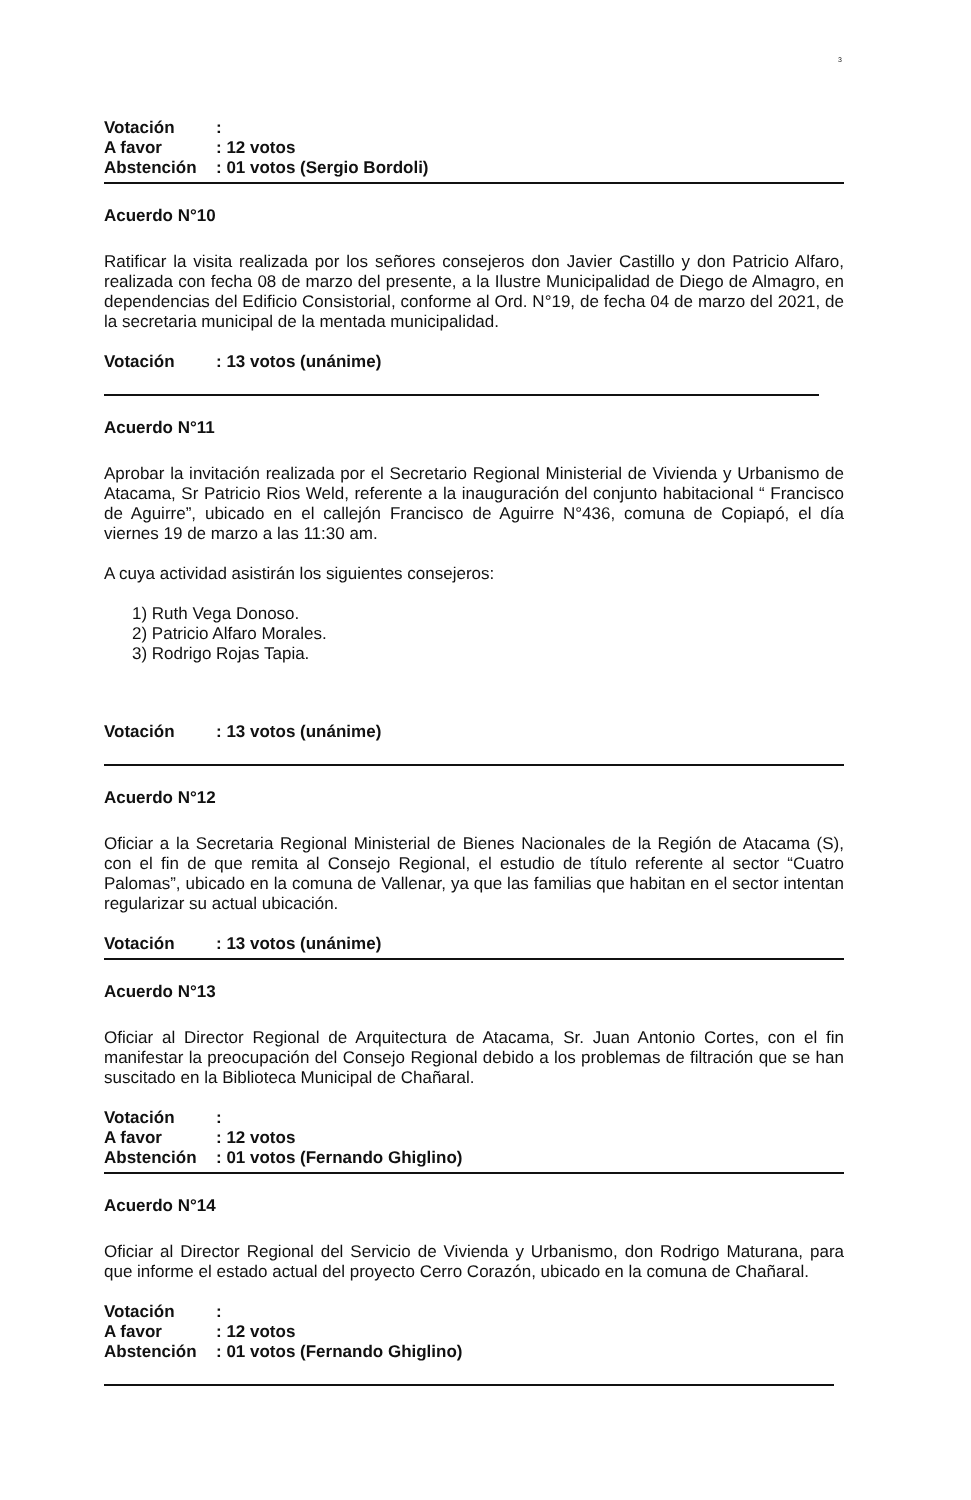3
Votación: A favor: 12 votos Abstención: 01 votos (Sergio Bordoli)
Acuerdo N°10
Ratificar la visita realizada por los señores consejeros don Javier Castillo y don Patricio Alfaro, realizada con fecha 08 de marzo del presente, a la Ilustre Municipalidad de Diego de Almagro, en dependencias del Edificio Consistorial, conforme al Ord. N°19, de fecha 04 de marzo del 2021, de la secretaria municipal de la mentada municipalidad.
Votación: 13 votos (unánime)
Acuerdo N°11
Aprobar la invitación realizada por el Secretario Regional Ministerial de Vivienda y Urbanismo de Atacama, Sr Patricio Rios Weld, referente a la inauguración del conjunto habitacional “ Francisco de Aguirre”, ubicado en el callejón Francisco de Aguirre N°436, comuna de Copiapó, el día viernes 19 de marzo a las 11:30 am.
A cuya actividad asistirán los siguientes consejeros:
1) Ruth Vega Donoso.
2) Patricio Alfaro Morales.
3) Rodrigo Rojas Tapia.
Votación: 13 votos (unánime)
Acuerdo N°12
Oficiar a la Secretaria Regional Ministerial de Bienes Nacionales de la Región de Atacama (S), con el fin de que remita al Consejo Regional, el estudio de título referente al sector “Cuatro Palomas”, ubicado en la comuna de Vallenar, ya que las familias que habitan en el sector intentan regularizar su actual ubicación.
Votación: 13 votos (unánime)
Acuerdo N°13
Oficiar al Director Regional de Arquitectura de Atacama, Sr. Juan Antonio Cortes, con el fin manifestar la preocupación del Consejo Regional debido a los problemas de filtración que se han suscitado en la Biblioteca Municipal de Chañaral.
Votación: A favor: 12 votos Abstención: 01 votos (Fernando Ghiglino)
Acuerdo N°14
Oficiar al Director Regional del Servicio de Vivienda y Urbanismo, don Rodrigo Maturana, para que informe el estado actual del proyecto Cerro Corazón, ubicado en la comuna de Chañaral.
Votación: A favor: 12 votos Abstención: 01 votos (Fernando Ghiglino)